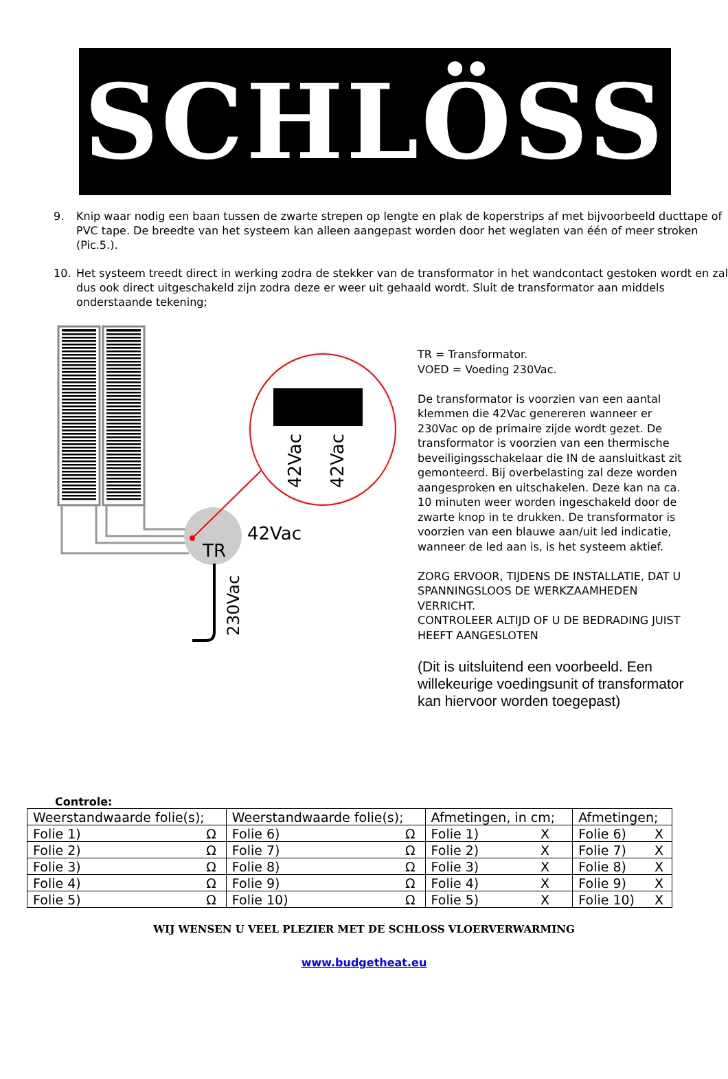SCHLÖSS
9. Knip waar nodig een baan tussen de zwarte strepen op lengte en plak de koperstrips af met bijvoorbeeld ducttape of PVC tape. De breedte van het systeem kan alleen aangepast worden door het weglaten van één of meer stroken (Pic.5.).
10. Het systeem treedt direct in werking zodra de stekker van de transformator in het wandcontact gestoken wordt en zal dus ook direct uitgeschakeld zijn zodra deze er weer uit gehaald wordt. Sluit de transformator aan middels onderstaande tekening;
TR
42Vac
230Vac
42Vac
42Vac
TR = Transformator.
VOED = Voeding 230Vac.
De transformator is voorzien van een aantal klemmen die 42Vac genereren wanneer er 230Vac op de primaire zijde wordt gezet. De transformator is voorzien van een thermische beveiligingsschakelaar die IN de aansluitkast zit gemonteerd. Bij overbelasting zal deze worden aangesproken en uitschakelen. Deze kan na ca. 10 minuten weer worden ingeschakeld door de zwarte knop in te drukken. De transformator is voorzien van een blauwe aan/uit led indicatie, wanneer de led aan is, is het systeem aktief.
ZORG ERVOOR, TIJDENS DE INSTALLATIE, DAT U SPANNINGSLOOS DE WERKZAAMHEDEN VERRICHT.
CONTROLEER ALTIJD OF U DE BEDRADING JUIST HEEFT AANGESLOTEN
(Dit is uitsluitend een voorbeeld. Een willekeurige voedingsunit of transformator kan hiervoor worden toegepast)
Controle:
| Weerstandwaarde folie(s); | | Weerstandwaarde folie(s); | | Afmetingen, in cm; | | Afmetingen; | |
| Folie 1) | Ω | Folie 6) | Ω | Folie 1) | X | Folie 6) | X |
| Folie 2) | Ω | Folie 7) | Ω | Folie 2) | X | Folie 7) | X |
| Folie 3) | Ω | Folie 8) | Ω | Folie 3) | X | Folie 8) | X |
| Folie 4) | Ω | Folie 9) | Ω | Folie 4) | X | Folie 9) | X |
| Folie 5) | Ω | Folie 10) | Ω | Folie 5) | X | Folie 10) | X |
WIJ WENSEN U VEEL PLEZIER MET DE SCHLOSS VLOERVERWARMING
www.budgetheat.eu